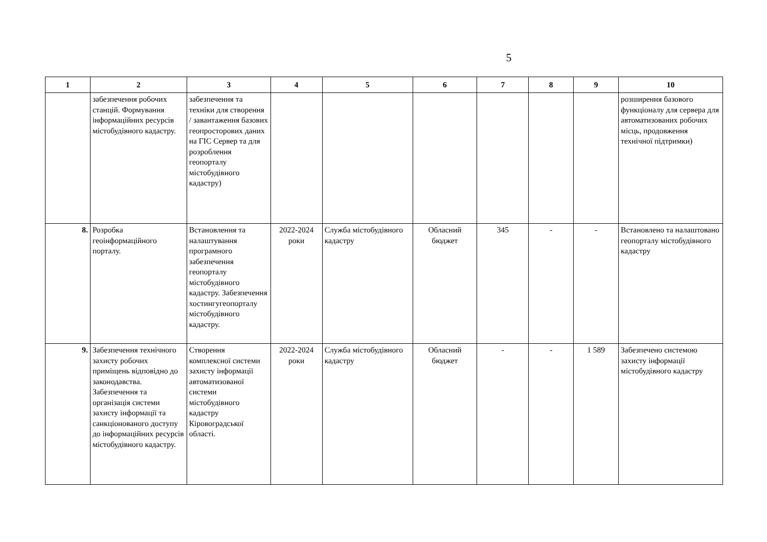5
| 1 | 2 | 3 | 4 | 5 | 6 | 7 | 8 | 9 | 10 |
| --- | --- | --- | --- | --- | --- | --- | --- | --- | --- |
| | забезпечення робочих станцій. Формування інформаційних ресурсів містобудівного кадастру. | забезпечення та техніки для створення / завантаження базових геопросторових даних на ГІС Сервер та для розроблення геопорталу містобудівного кадастру) | | | | | | | розширення базового функціоналу для сервера для автоматизованих робочих місць, продовження технічної підтримки) |
| 8. | Розробка геоінформаційного порталу. | Встановлення та налаштування програмного забезпечення геопорталу містобудівного кадастру. Забезпечення хостингугеопорталу містобудівного кадастру. | 2022-2024 роки | Служба містобудівного кадастру | Обласний бюджет | 345 | - | - | Встановлено та налаштовано геопорталу містобудівного кадастру |
| 9. | Забезпечення технічного захисту робочих приміщень відповідно до законодавства. Забезпечення та організація системи захисту інформації та санкціонованого доступу до інформаційних ресурсів містобудівного кадастру. | Створення комплексної системи захисту інформації автоматизованої системи містобудівного кадастру Кіровоградської області. | 2022-2024 роки | Служба містобудівного кадастру | Обласний бюджет | - | - | 1 589 | Забезпечено системою захисту інформації містобудівного кадастру |